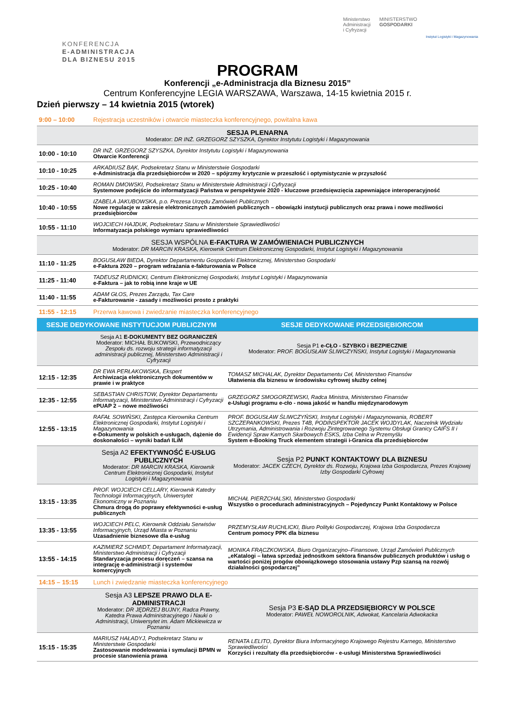KONFERENCJA
E-ADMINISTRACJA
DLA BIZNESU 2015
Ministerstwo
Administracji
i Cyfryzacji
MINISTERSTWO
GOSPODARKI
Instytut Logistyki i Magazynowania
PROGRAM
Konferencji „e-Administracja dla Biznesu 2015”
Centrum Konferencyjne LEGIA WARSZAWA, Warszawa, 14-15 kwietnia 2015 r.
Dzień pierwszy – 14 kwietnia 2015 (wtorek)
| 9:00 – 10:00 | Rejestracja uczestników i otwarcie miasteczka konferencyjnego, powitalna kawa | |
| SESJA PLENARNA Moderator: DR INŻ. GRZEGORZ SZYSZKA, Dyrektor Instytutu Logistyki i Magazynowania | | |
| 10:00 - 10:10 | DR INŻ. GRZEGORZ SZYSZKA, Dyrektor Instytutu Logistyki i Magazynowania Otwarcie Konferencji | |
| 10:10 - 10:25 | ARKADIUSZ BĄK, Podsekretarz Stanu w Ministerstwie Gospodarki e-Administracja dla przedsiębiorców w 2020 – spójrzmy krytycznie w przeszłość i optymistycznie w przyszłość | |
| 10:25 - 10:40 | ROMAN DMOWSKI, Podsekretarz Stanu w Ministerstwie Administracji i Cyfryzacji Systemowe podejście do informatyzacji Państwa w perspektywie 2020 - kluczowe przedsięwzięcia zapewniające interoperacyjność | |
| 10:40 - 10:55 | IZABELA JAKUBOWSKA, p.o. Prezesa Urzędu Zamówień Publicznych Nowe regulacje w zakresie elektronicznych zamówień publicznych – obowiązki instytucji publicznych oraz prawa i nowe możliwości przedsiębiorców | |
| 10:55 - 11:10 | WOJCIECH HAJDUK, Podsekretarz Stanu w Ministerstwie Sprawiedliwości Informatyzacja polskiego wymiaru sprawiedliwości | |
| SESJA WSPÓLNA E-FAKTURA W ZAMÓWIENIACH PUBLICZNYCH Moderator: DR MARCIN KRASKA, Kierownik Centrum Elektronicznej Gospodarki, Instytut Logistyki i Magazynowania | | |
| 11:10 - 11:25 | BOGUSŁAW BIEDA, Dyrektor Departamentu Gospodarki Elektronicznej, Ministerstwo Gospodarki e-Faktura 2020 – program wdrażania e-fakturowania w Polsce | |
| 11:25 - 11:40 | TADEUSZ RUDNICKI, Centrum Elektronicznej Gospodarki, Instytut Logistyki i Magazynowania e-Faktura – jak to robią inne kraje w UE | |
| 11:40 - 11:55 | ADAM GŁOS, Prezes Zarządu, Tax Care e-Fakturowanie - zasady i możliwości prosto z praktyki | |
| 11:55 - 12:15 | Przerwa kawowa i zwiedzanie miasteczka konferencyjnego | |
| SESJE DEDYKOWANE INSTYTUCJOM PUBLICZNYM | | SESJE DEDYKOWANE PRZEDSIĘBIORCOM |
| | Sesja A1 E-DOKUMENTY BEZ OGRANICZEŃ Moderator: MICHAŁ BUKOWSKI, Przewodniczący Zespołu ds. rozwoju strategii informatyzacji administracji publicznej, Ministerstwo Administracji i Cyfryzacji | Sesja P1 e-CŁO - SZYBKO i BEZPIECZNIE Moderator: PROF. BOGUSŁAW ŚLIWCZYŃSKI, Instytut Logistyki i Magazynowania |
| 12:15 - 12:35 | DR EWA PERŁAKOWSKA, Ekspert Archiwizacja elektronicznych dokumentów w prawie i w praktyce | TOMASZ MICHALAK, Dyrektor Departamentu Ceł, Ministerstwo Finansów Ułatwienia dla biznesu w środowisku cyfrowej służby celnej |
| 12:35 - 12:55 | SEBASTIAN CHRISTOW, Dyrektor Departamentu Informatyzacji, Ministerstwo Administracji i Cyfryzacji ePUAP 2 – nowe możliwości | GRZEGORZ SMOGORZEWSKI, Radca Ministra, Ministerstwo Finansów e-Usługi programu e-cło - nowa jakość w handlu międzynarodowym |
| 12:55 - 13:15 | RAFAŁ SOWIŃSKI, Zastępca Kierownika Centrum Elektronicznej Gospodarki, Instytut Logistyki i Magazynowania e-Dokumenty w polskich e-usługach, dążenie do doskonałości – wyniki badań ILiM | PROF. BOGUSŁAW ŚLIWCZYŃSKI, Instytut Logistyki i Magazynowania, ROBERT SZCZEPANKOWSKI, Prezes T4B, PODINSPEKTOR JACEK WOJDYLAK, Naczelnik Wydziału Utrzymania, Administrowania i Rozwoju Zintegrowanego Systemu Obsługi Granicy CAIFS II i Ewidencji Spraw Karnych Skarbowych ESKS, Izba Celna w Przemyślu System e-Booking Truck elementem strategii i-Granica dla przedsiębiorców |
| | Sesja A2 EFEKTYWNOŚĆ E-USŁUG PUBLICZNYCH Moderator: DR MARCIN KRASKA, Kierownik Centrum Elektronicznej Gospodarki, Instytut Logistyki i Magazynowania | Sesja P2 PUNKT KONTAKTOWY DLA BIZNESU Moderator: JACEK CZECH, Dyrektor ds. Rozwoju, Krajowa Izba Gospodarcza, Prezes Krajowej Izby Gospodarki Cyfrowej |
| 13:15 - 13:35 | PROF. WOJCIECH CELLARY, Kierownik Katedry Technologii Informacyjnych, Uniwersytet Ekonomiczny w Poznaniu Chmura drogą do poprawy efektywności e-usług publicznych | MICHAŁ PIERZCHALSKI, Ministerstwo Gospodarki Wszystko o procedurach administracyjnych – Pojedynczy Punkt Kontaktowy w Polsce |
| 13:35 - 13:55 | WOJCIECH PELC, Kierownik Oddziału Serwisów Informacyjnych, Urząd Miasta w Poznaniu Uzasadnienie biznesowe dla e-usług | PRZEMYSŁAW RUCHLICKI, Biuro Polityki Gospodarczej, Krajowa Izba Gospodarcza Centrum pomocy PPK dla biznesu |
| 13:55 - 14:15 | KAZIMIERZ SCHMIDT, Departament Informatyzacji, Ministerstwo Administracji i Cyfryzacji Standaryzacja procesu doręczeń – szansa na integrację e-administracji i systemów komercyjnych | MONIKA FRĄCZKOWSKA, Biuro Organizacyjno–Finansowe, Urząd Zamówień Publicznych „eKatalogi – łatwa sprzedaż jednostkom sektora finansów publicznych produktów i usług o wartości poniżej progów obowiązkowego stosowania ustawy Pzp szansą na rozwój działalności gospodarczej” |
| 14:15 – 15:15 | Lunch i zwiedzanie miasteczka konferencyjnego | |
| | Sesja A3 LEPSZE PRAWO DLA E-ADMINISTRACJI Moderator: DR JĘDRZEJ BUJNY, Radca Prawny, Katedra Prawa Administracyjnego i Nauki o Administracji, Uniwersytet im. Adam Mickiewicza w Poznaniu | Sesja P3 E-SĄD DLA PRZEDSIĘBIORCY W POLSCE Moderator: PAWEŁ NOWOROLNIK, Adwokat, Kancelaria Adwokacka |
| 15:15 - 15:35 | MARIUSZ HAŁADYJ, Podsekretarz Stanu w Ministerstwie Gospodarki Zastosowanie modelowania i symulacji BPMN w procesie stanowienia prawa | RENATA LELITO, Dyrektor Biura Informacyjnego Krajowego Rejestru Karnego, Ministerstwo Sprawiedliwości Korzyści i rezultaty dla przedsiębiorców - e-usługi Ministerstwa Sprawiedliwości |